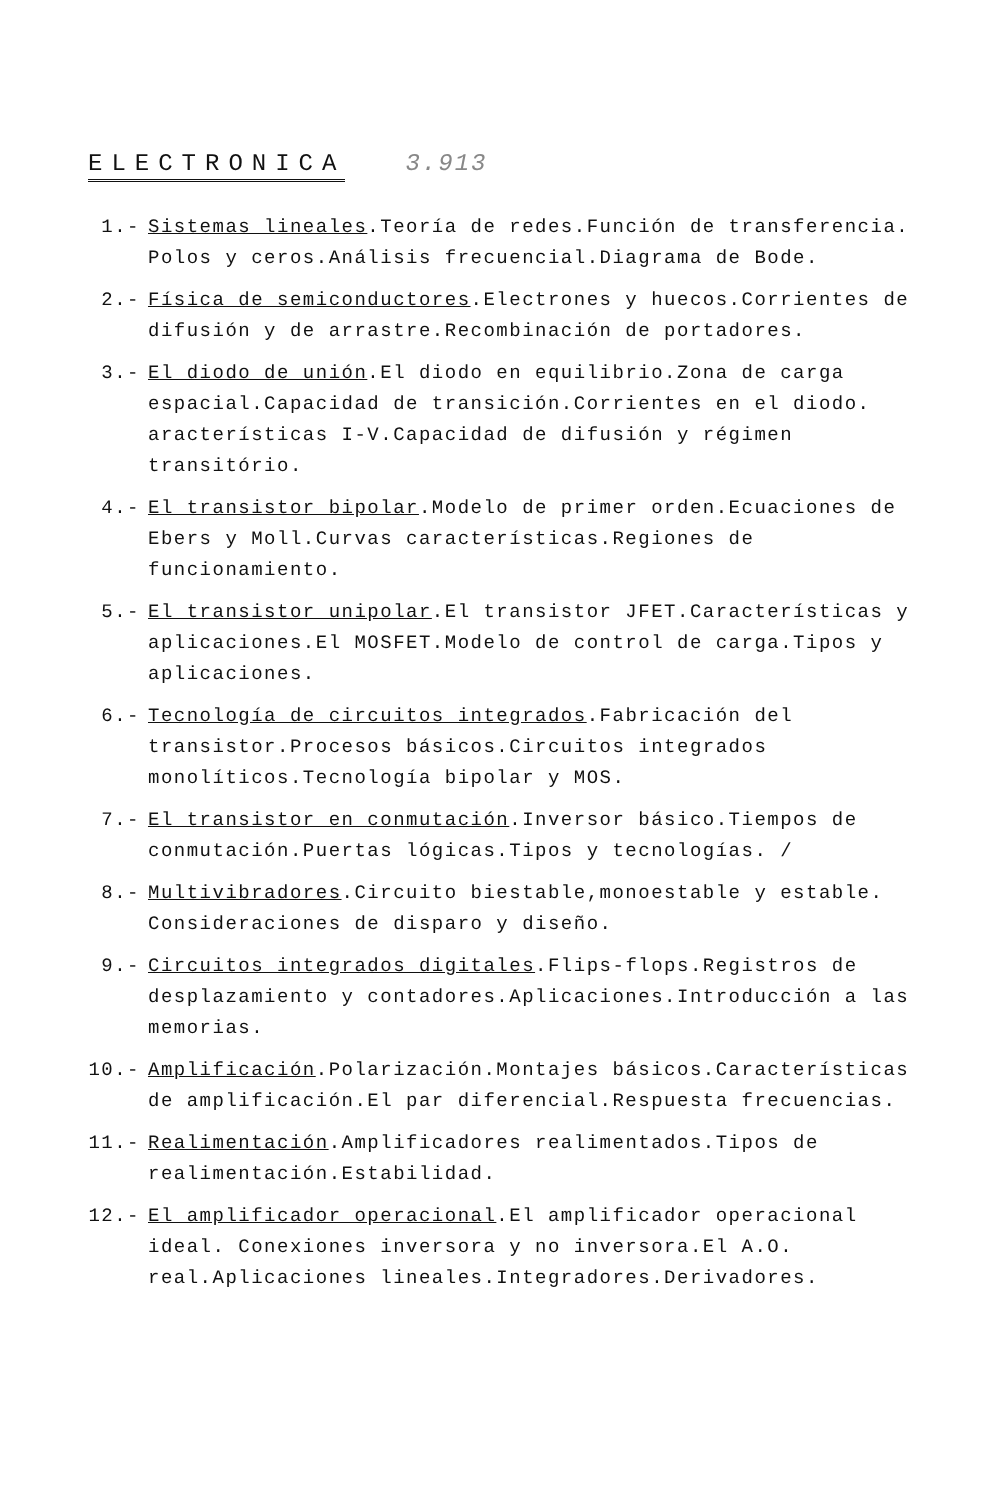ELECTRONICA 3.913
1.- Sistemas lineales.Teoría de redes.Función de transferencia. Polos y ceros.Análisis frecuencial.Diagrama de Bode.
2.- Física de semiconductores.Electrones y huecos.Corrientes de difusión y de arrastre.Recombinación de portadores.
3.- El diodo de unión.El diodo en equilibrio.Zona de carga espacial.Capacidad de transición.Corrientes en el diodo. aracterísticas I-V.Capacidad de difusión y régimen transitório.
4.- El transistor bipolar.Modelo de primer orden.Ecuaciones de Ebers y Moll.Curvas características.Regiones de funcionamiento.
5.- El transistor unipolar.El transistor JFET.Características y aplicaciones.El MOSFET.Modelo de control de carga.Tipos y aplicaciones.
6.- Tecnología de circuitos integrados.Fabricación del transistor.Procesos básicos.Circuitos integrados monolíticos.Tecnología bipolar y MOS.
7.- El transistor en conmutación.Inversor básico.Tiempos de conmutación.Puertas lógicas.Tipos y tecnologías. /
8.- Multivibradores.Circuito biestable,monoestable y estable. Consideraciones de disparo y diseño.
9.- Circuitos integrados digitales.Flips-flops.Registros de desplazamiento y contadores.Aplicaciones.Introducción a las memorias.
10.- Amplificación.Polarización.Montajes básicos.Características de amplificación.El par diferencial.Respuesta frecuencias.
11.- Realimentación.Amplificadores realimentados.Tipos de realimentación.Estabilidad.
12.- El amplificador operacional.El amplificador operacional ideal. Conexiones inversora y no inversora.El A.O. real.Aplicaciones lineales.Integradores.Derivadores.